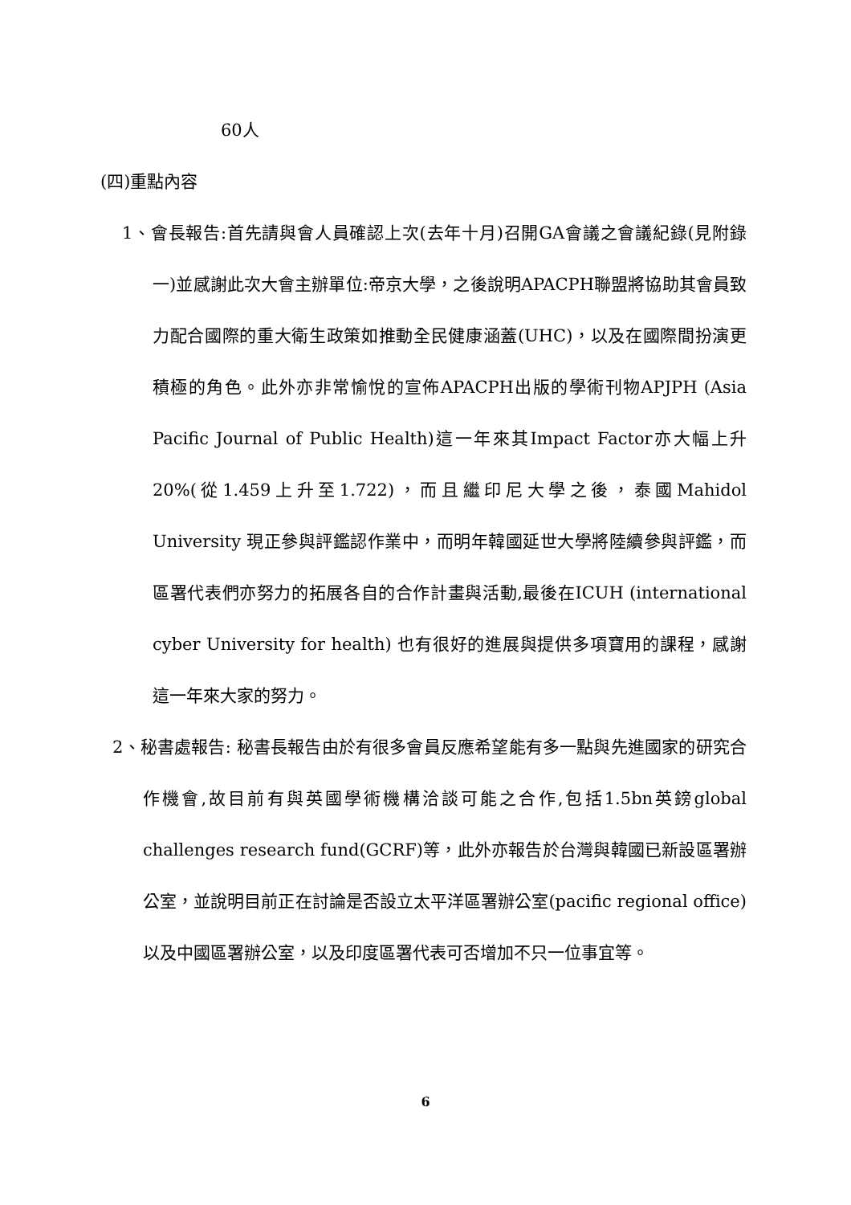60人
(四)重點內容
1、會長報告:首先請與會人員確認上次(去年十月)召開GA會議之會議紀錄(見附錄一)並感謝此次大會主辦單位:帝京大學，之後說明APACPH聯盟將協助其會員致力配合國際的重大衛生政策如推動全民健康涵蓋(UHC)，以及在國際間扮演更積極的角色。此外亦非常愉悅的宣佈APACPH出版的學術刊物APJPH (Asia Pacific Journal of Public Health)這一年來其Impact Factor亦大幅上升20%(從1.459上升至1.722)，而且繼印尼大學之後，泰國Mahidol University 現正參與評鑑認作業中，而明年韓國延世大學將陸續參與評鑑，而區署代表們亦努力的拓展各自的合作計畫與活動,最後在ICUH (international cyber University for health) 也有很好的進展與提供多項寶用的課程，感謝這一年來大家的努力。
2、秘書處報告: 秘書長報告由於有很多會員反應希望能有多一點與先進國家的研究合作機會,故目前有與英國學術機構洽談可能之合作,包括1.5bn英鎊global challenges research fund(GCRF)等，此外亦報告於台灣與韓國已新設區署辦公室，並說明目前正在討論是否設立太平洋區署辦公室(pacific regional office)以及中國區署辦公室，以及印度區署代表可否增加不只一位事宜等。
6